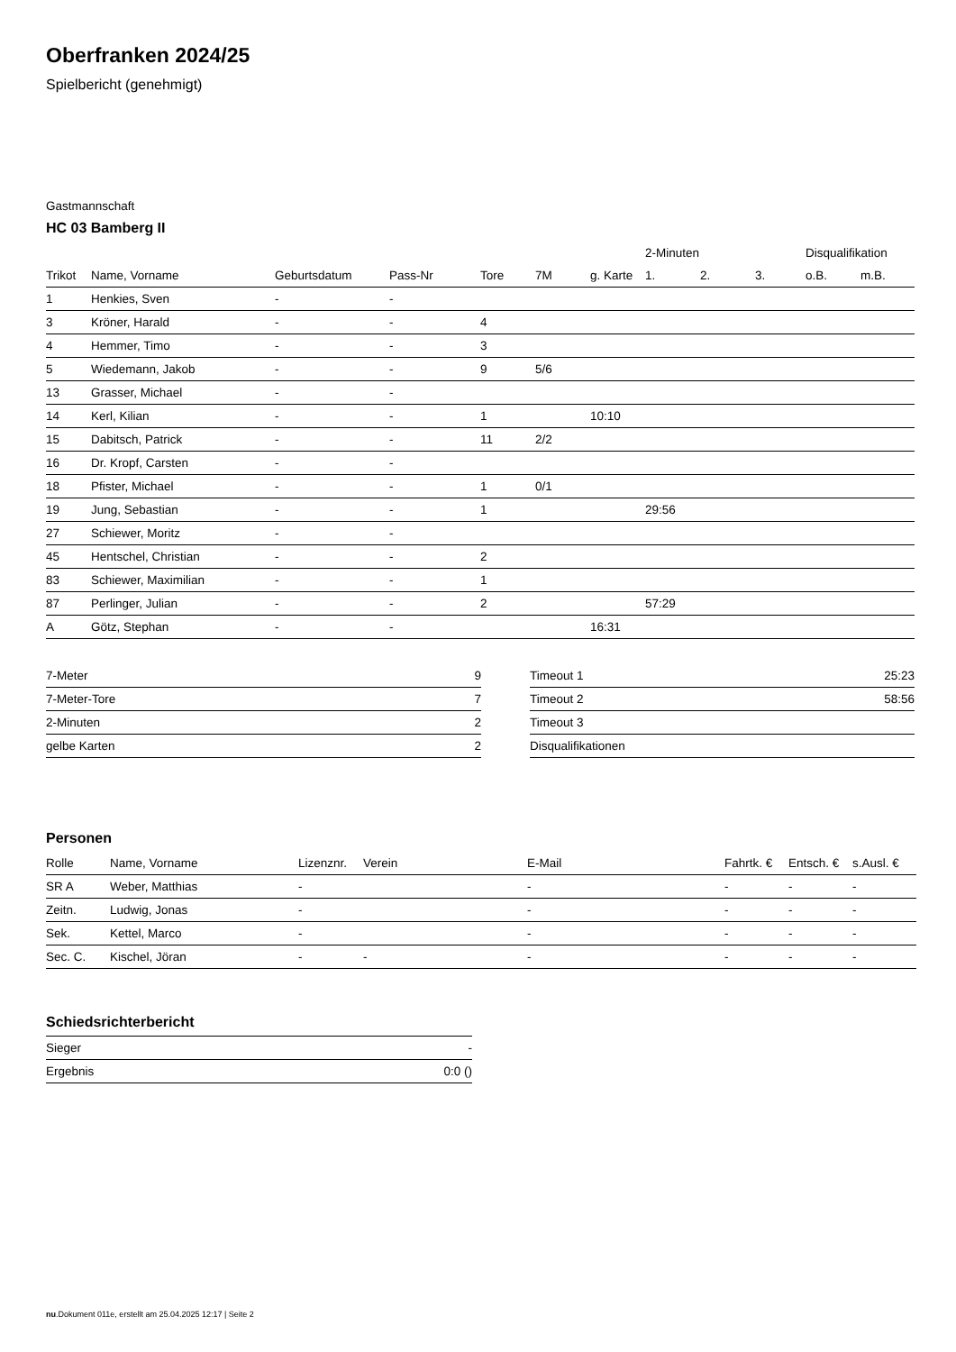Oberfranken 2024/25
Spielbericht (genehmigt)
Gastmannschaft
HC 03 Bamberg II
| | | | | | | | 2-Minuten | | | Disqualifikation | |
| --- | --- | --- | --- | --- | --- | --- | --- | --- | --- | --- | --- |
| Trikot | Name, Vorname | Geburtsdatum | Pass-Nr | Tore | 7M | g. Karte | 1. | 2. | 3. | o.B. | m.B. |
| 1 | Henkies, Sven | - | - | | | | | | | | |
| 3 | Kröner, Harald | - | - | 4 | | | | | | | |
| 4 | Hemmer, Timo | - | - | 3 | | | | | | | |
| 5 | Wiedemann, Jakob | - | - | 9 | 5/6 | | | | | | |
| 13 | Grasser, Michael | - | - | | | | | | | | |
| 14 | Kerl, Kilian | - | - | 1 | | 10:10 | | | | | |
| 15 | Dabitsch, Patrick | - | - | 11 | 2/2 | | | | | | |
| 16 | Dr. Kropf, Carsten | - | - | | | | | | | | |
| 18 | Pfister, Michael | - | - | 1 | 0/1 | | | | | | |
| 19 | Jung, Sebastian | - | - | 1 | | | 29:56 | | | | |
| 27 | Schiewer, Moritz | - | - | | | | | | | | |
| 45 | Hentschel, Christian | - | - | 2 | | | | | | | |
| 83 | Schiewer, Maximilian | - | - | 1 | | | | | | | |
| 87 | Perlinger, Julian | - | - | 2 | | | 57:29 | | | | |
| A | Götz, Stephan | - | - | | | 16:31 | | | | | |
| 7-Meter | 9 |
| 7-Meter-Tore | 7 |
| 2-Minuten | 2 |
| gelbe Karten | 2 |
| Timeout 1 | 25:23 |
| Timeout 2 | 58:56 |
| Timeout 3 | |
| Disqualifikationen | |
Personen
| Rolle | Name, Vorname | Lizenznr. | Verein | E-Mail | Fahrtk. € | Entsch. € | s.Ausl. € |
| --- | --- | --- | --- | --- | --- | --- | --- |
| SR A | Weber, Matthias | - | | - | - | - | - |
| Zeitn. | Ludwig, Jonas | - | | - | - | - | - |
| Sek. | Kettel, Marco | - | | - | - | - | - |
| Sec. C. | Kischel, Jöran | - | - | - | - | - | - |
Schiedsrichterbericht
| Sieger | - |
| Ergebnis | 0:0 () |
nu.Dokument 011e, erstellt am 25.04.2025 12:17 | Seite 2